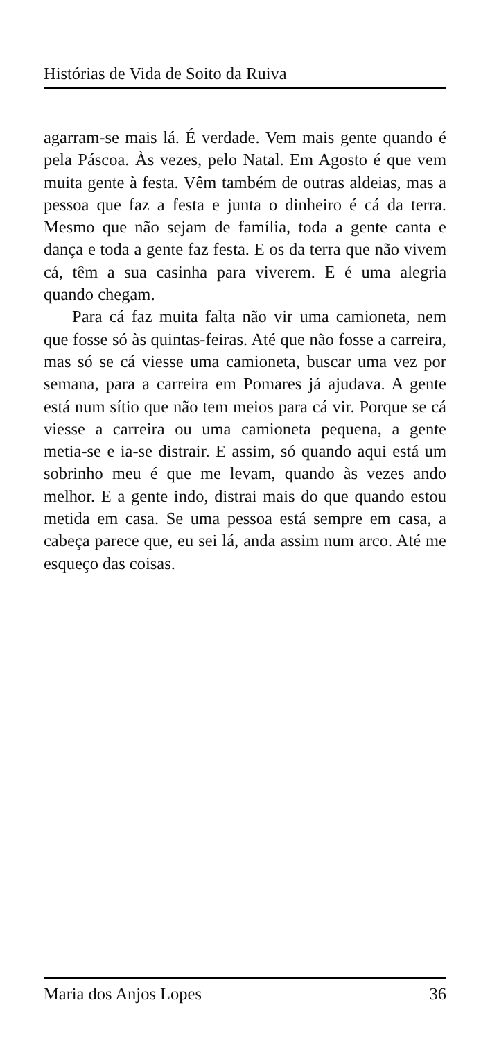Histórias de Vida de Soito da Ruiva
agarram-se mais lá. É verdade. Vem mais gente quando é pela Páscoa. Às vezes, pelo Natal. Em Agosto é que vem muita gente à festa. Vêm também de outras aldeias, mas a pessoa que faz a festa e junta o dinheiro é cá da terra. Mesmo que não sejam de família, toda a gente canta e dança e toda a gente faz festa. E os da terra que não vivem cá, têm a sua casinha para viverem. E é uma alegria quando chegam.
Para cá faz muita falta não vir uma camioneta, nem que fosse só às quintas-feiras. Até que não fosse a carreira, mas só se cá viesse uma camioneta, buscar uma vez por semana, para a carreira em Pomares já ajudava. A gente está num sítio que não tem meios para cá vir. Porque se cá viesse a carreira ou uma camioneta pequena, a gente metia-se e ia-se distrair. E assim, só quando aqui está um sobrinho meu é que me levam, quando às vezes ando melhor. E a gente indo, distrai mais do que quando estou metida em casa. Se uma pessoa está sempre em casa, a cabeça parece que, eu sei lá, anda assim num arco. Até me esqueço das coisas.
Maria dos Anjos Lopes 36